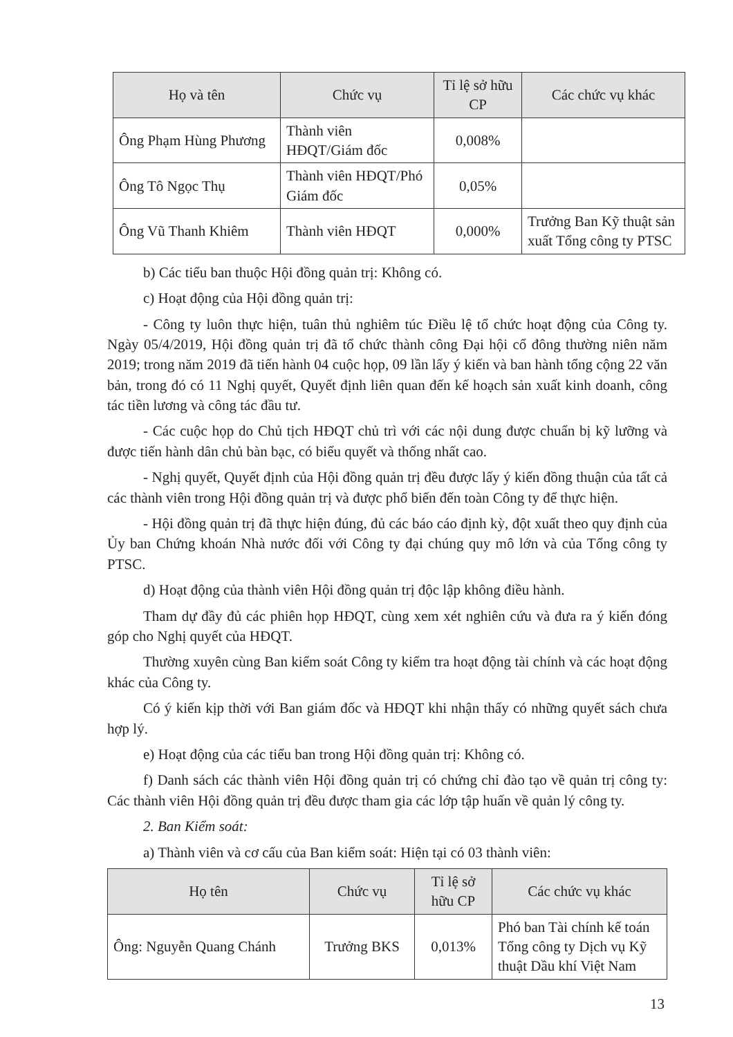| Họ và tên | Chức vụ | Tỉ lệ sở hữu CP | Các chức vụ khác |
| --- | --- | --- | --- |
| Ông Phạm Hùng Phương | Thành viên HĐQT/Giám đốc | 0,008% | |
| Ông Tô Ngọc Thụ | Thành viên HĐQT/Phó Giám đốc | 0,05% | |
| Ông Vũ Thanh Khiêm | Thành viên HĐQT | 0,000% | Trưởng Ban Kỹ thuật sản xuất Tổng công ty PTSC |
b) Các tiểu ban thuộc Hội đồng quản trị: Không có.
c) Hoạt động của Hội đồng quản trị:
- Công ty luôn thực hiện, tuân thủ nghiêm túc Điều lệ tổ chức hoạt động của Công ty. Ngày 05/4/2019, Hội đồng quản trị đã tổ chức thành công Đại hội cổ đông thường niên năm 2019; trong năm 2019 đã tiến hành 04 cuộc họp, 09 lần lấy ý kiến và ban hành tổng cộng 22 văn bản, trong đó có 11 Nghị quyết, Quyết định liên quan đến kế hoạch sản xuất kinh doanh, công tác tiền lương và công tác đầu tư.
- Các cuộc họp do Chủ tịch HĐQT chủ trì với các nội dung được chuẩn bị kỹ lưỡng và được tiến hành dân chủ bàn bạc, có biểu quyết và thống nhất cao.
- Nghị quyết, Quyết định của Hội đồng quản trị đều được lấy ý kiến đồng thuận của tất cả các thành viên trong Hội đồng quản trị và được phổ biến đến toàn Công ty để thực hiện.
- Hội đồng quản trị đã thực hiện đúng, đủ các báo cáo định kỳ, đột xuất theo quy định của Ủy ban Chứng khoán Nhà nước đối với Công ty đại chúng quy mô lớn và của Tổng công ty PTSC.
d) Hoạt động của thành viên Hội đồng quản trị độc lập không điều hành.
Tham dự đầy đủ các phiên họp HĐQT, cùng xem xét nghiên cứu và đưa ra ý kiến đóng góp cho Nghị quyết của HĐQT.
Thường xuyên cùng Ban kiểm soát Công ty kiểm tra hoạt động tài chính và các hoạt động khác của Công ty.
Có ý kiến kịp thời với Ban giám đốc và HĐQT khi nhận thấy có những quyết sách chưa hợp lý.
e) Hoạt động của các tiểu ban trong Hội đồng quản trị: Không có.
f) Danh sách các thành viên Hội đồng quản trị có chứng chỉ đào tạo về quản trị công ty: Các thành viên Hội đồng quản trị đều được tham gia các lớp tập huấn về quản lý công ty.
2. Ban Kiểm soát:
a) Thành viên và cơ cấu của Ban kiểm soát: Hiện tại có 03 thành viên:
| Họ tên | Chức vụ | Tỉ lệ sở hữu CP | Các chức vụ khác |
| --- | --- | --- | --- |
| Ông: Nguyễn Quang Chánh | Trưởng BKS | 0,013% | Phó ban Tài chính kế toán Tổng công ty Dịch vụ Kỹ thuật Dầu khí Việt Nam |
13